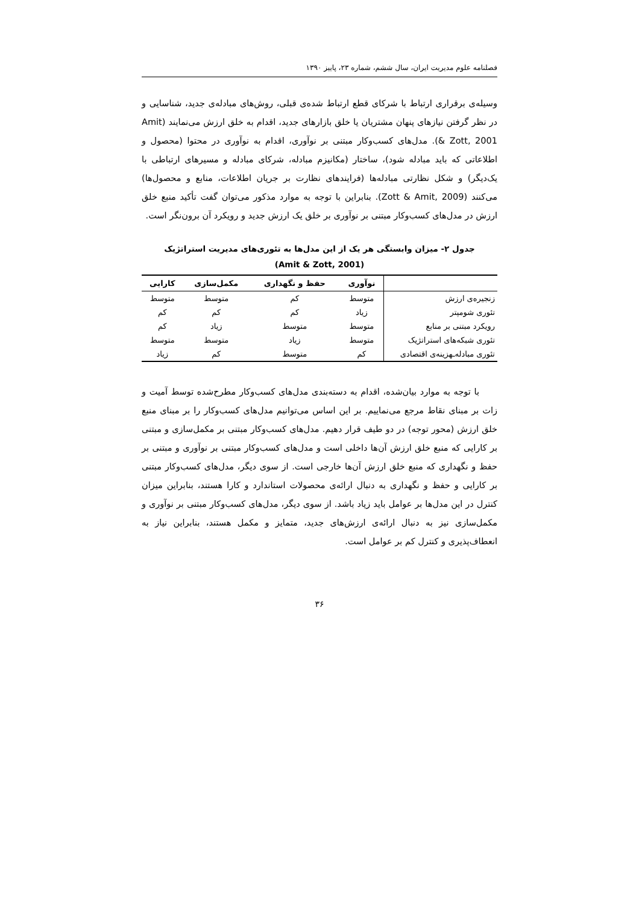فصلنامه علوم مدیریت ایران، سال ششم، شماره ۲۳، پاییز ۱۳۹۰
وسیله‌ی برقراری ارتباط با شرکای قطع ارتباط شده‌ی قبلی، روش‌های مبادله‌ی جدید، شناسایی و در نظر گرفتن نیازهای پنهان مشتریان یا خلق بازارهای جدید، اقدام به خلق ارزش می‌نمایند (Amit & Zott, 2001). مدل‌های کسب‌وکار مبتنی بر نوآوری، اقدام به نوآوری در محتوا (محصول و اطلاعاتی که باید مبادله شود)، ساختار (مکانیزم مبادله، شرکای مبادله و مسیرهای ارتباطی با یک‌دیگر) و شکل نظارتی مبادله‌ها (فرایندهای نظارت بر جریان اطلاعات، منابع و محصول‌ها) می‌کنند (Zott & Amit, 2009). بنابراین با توجه به موارد مذکور می‌توان گفت تأکید منبع خلق ارزش در مدل‌های کسب‌وکار مبتنی بر نوآوری بر خلق یک ارزش جدید و رویکرد آن برون‌نگر است.
جدول ۲- میزان وابستگی هر یک از این مدل‌ها به تئوری‌های مدیریت استراتژیک (Amit & Zott, 2001)
| | نوآوری | حفظ و نگهداری | مکمل‌سازی | کارایی |
| --- | --- | --- | --- | --- |
| زنجیره‌ی ارزش | متوسط | کم | متوسط | متوسط |
| تئوری شومپتر | زیاد | کم | کم | کم |
| رویکرد مبتنی بر منابع | متوسط | متوسط | زیاد | کم |
| تئوری شبکه‌های استراتژیک | متوسط | زیاد | متوسط | متوسط |
| تئوری مبادله‌ـهزینه‌ی اقتصادی | کم | متوسط | کم | زیاد |
با توجه به موارد بیان‌شده، اقدام به دسته‌بندی مدل‌های کسب‌وکار مطرح‌شده توسط آمیت و زات بر مبنای نقاط مرجع می‌نماییم. بر این اساس می‌توانیم مدل‌های کسب‌وکار را بر مبنای منبع خلق ارزش (محور توجه) در دو طیف قرار دهیم. مدل‌های کسب‌وکار مبتنی بر مکمل‌سازی و مبتنی بر کارایی که منبع خلق ارزش آن‌ها داخلی است و مدل‌های کسب‌وکار مبتنی بر نوآوری و مبتنی بر حفظ و نگهداری که منبع خلق ارزش آن‌ها خارجی است. از سوی دیگر، مدل‌های کسب‌وکار مبتنی بر کارایی و حفظ و نگهداری به دنبال ارائه‌ی محصولات استاندارد و کارا هستند، بنابراین میزان کنترل در این مدل‌ها بر عوامل باید زیاد باشد. از سوی دیگر، مدل‌های کسب‌وکار مبتنی بر نوآوری و مکمل‌سازی نیز به دنبال ارائه‌ی ارزش‌های جدید، متمایز و مکمل هستند، بنابراین نیاز به انعطاف‌پذیری و کنترل کم بر عوامل است.
۳۶